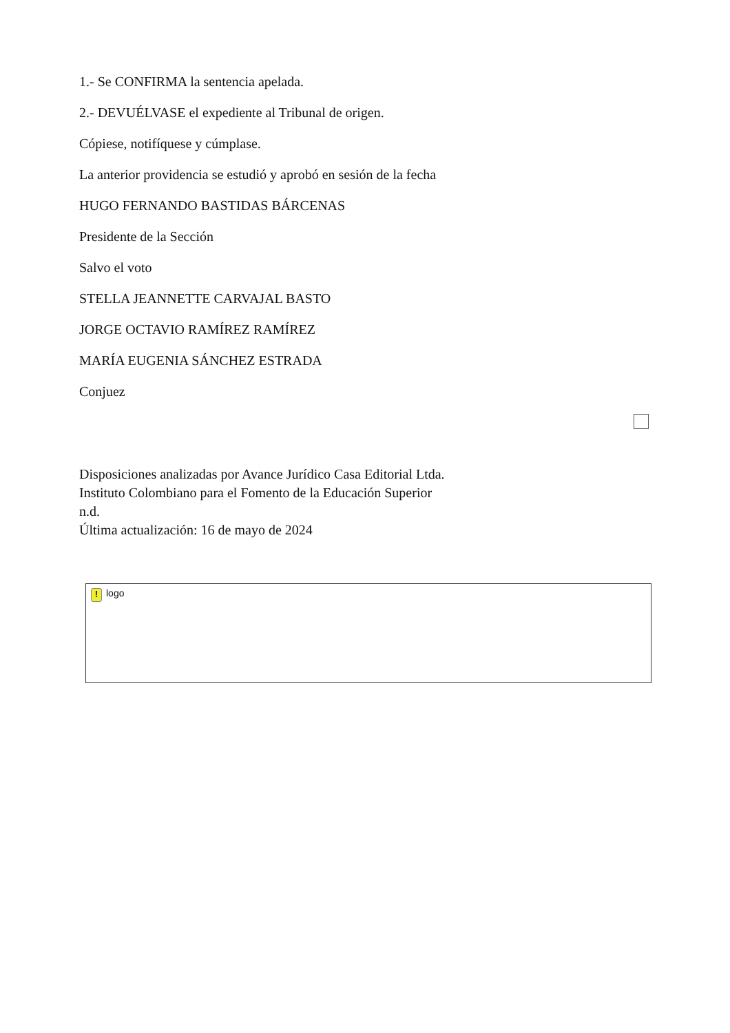1.- Se CONFIRMA la sentencia apelada.
2.- DEVUÉLVASE el expediente al Tribunal de origen.
Cópiese, notifíquese y cúmplase.
La anterior providencia se estudió y aprobó en sesión de la fecha
HUGO FERNANDO BASTIDAS BÁRCENAS
Presidente de la Sección
Salvo el voto
STELLA JEANNETTE CARVAJAL BASTO
JORGE OCTAVIO RAMÍREZ RAMÍREZ
MARÍA EUGENIA SÁNCHEZ ESTRADA
Conjuez
Disposiciones analizadas por Avance Jurídico Casa Editorial Ltda.
Instituto Colombiano para el Fomento de la Educación Superior
n.d.
Última actualización: 16 de mayo de 2024
! logo